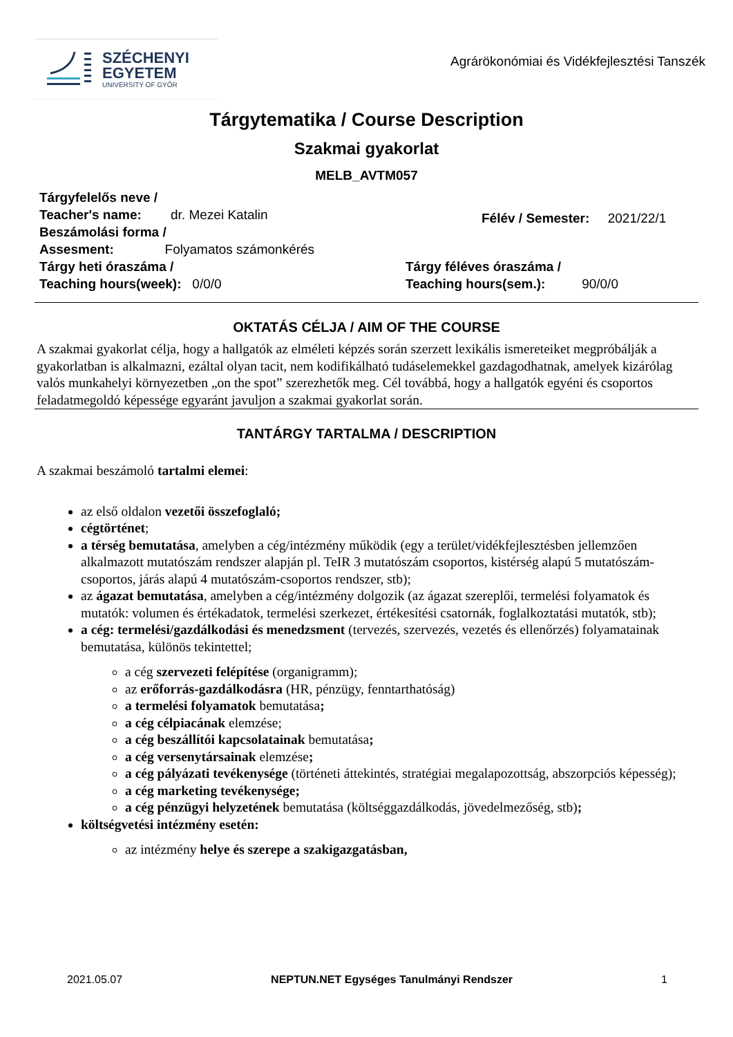SZÉCHENYI
EGYETEM
UNIVERSITY OF GYŐR
Agrárökonómiai és Vidékfejlesztési Tanszék
Tárgytematika / Course Description
Szakmai gyakorlat
MELB_AVTM057
Tárgyfelelős neve /
Teacher's name: dr. Mezei Katalin
Beszámolási forma /
Assesment: Folyamatos számonkérés
Félév / Semester: 2021/22/1
Tárgy heti óraszáma /
Teaching hours(week): 0/0/0
Tárgy féléves óraszáma /
Teaching hours(sem.): 90/0/0
OKTATÁS CÉLJA / AIM OF THE COURSE
A szakmai gyakorlat célja, hogy a hallgatók az elméleti képzés során szerzett lexikális ismereteiket megpróbálják a gyakorlatban is alkalmazni, ezáltal olyan tacit, nem kodifikálható tudáselemekkel gazdagodhatnak, amelyek kizárólag valós munkahelyi környezetben „on the spot” szerezhetők meg. Cél továbbá, hogy a hallgatók egyéni és csoportos feladatmegoldó képessége egyaránt javuljon a szakmai gyakorlat során.
TANTÁRGY TARTALMA / DESCRIPTION
A szakmai beszámoló tartalmi elemei:
az első oldalon vezetői összefoglaló;
cégtörténet;
a térség bemutatása, amelyben a cég/intézmény működik (egy a terület/vidékfejlesztésben jellemzően alkalmazott mutatószám rendszer alapján pl. TeIR 3 mutatószám csoportos, kistérség alapú 5 mutatószám-csoportos, járás alapú 4 mutatószám-csoportos rendszer, stb);
az ágazat bemutatása, amelyben a cég/intézmény dolgozik (az ágazat szereplői, termelési folyamatok és mutatók: volumen és értékadatok, termelési szerkezet, értékesítési csatornák, foglalkoztatási mutatók, stb);
a cég: termelési/gazdálkodási és menedzsment (tervezés, szervezés, vezetés és ellenőrzés) folyamatainak bemutatása, különös tekintettel;
a cég szervezeti felépítése (organigramm);
az erőforrás-gazdálkodásra (HR, pénzügy, fenntarthatóság)
a termelési folyamatok bemutatása;
a cég célpiacának elemzése;
a cég beszállítói kapcsolatainak bemutatása;
a cég versenytársainak elemzése;
a cég pályázati tevékenysége (történeti áttekintés, stratégiai megalapozottság, abszorpciós képesség);
a cég marketing tevékenysége;
a cég pénzügyi helyzetének bemutatása (költséggazdálkodás, jövedelmezőség, stb);
költségvetési intézmény esetén:
az intézmény helye és szerepe a szakigazgatásban,
2021.05.07 NEPTUN.NET Egységes Tanulmányi Rendszer 1